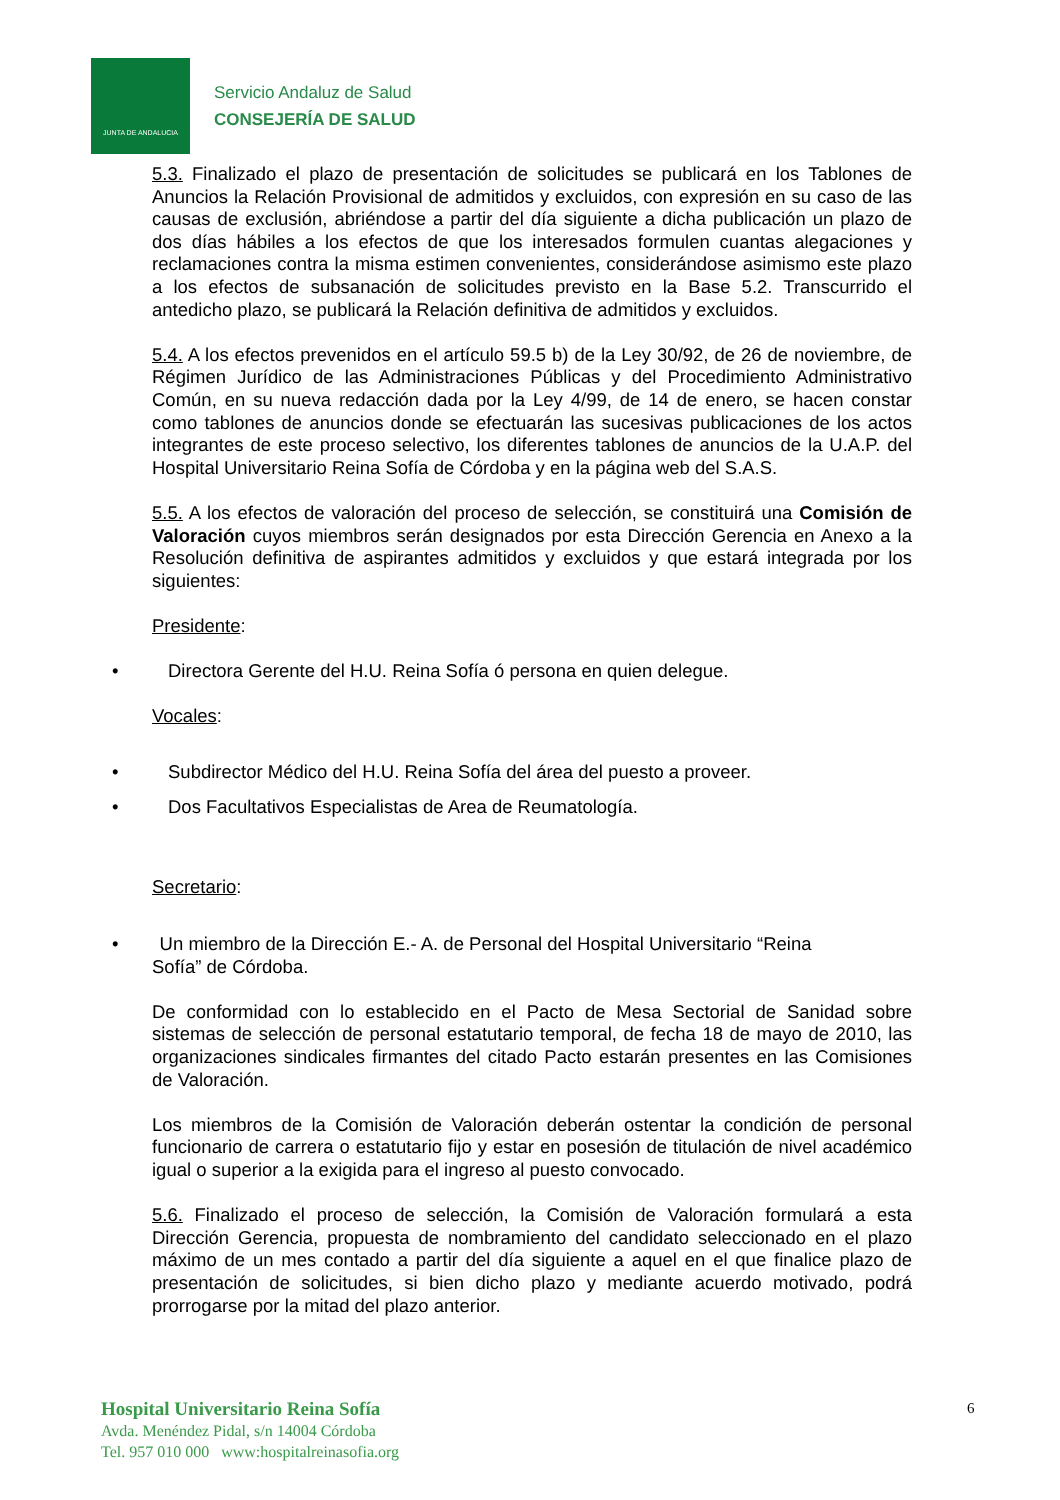JUNTA DE ANDALUCIA
Servicio Andaluz de Salud
CONSEJERÍA DE SALUD
5.3. Finalizado el plazo de presentación de solicitudes se publicará en los Tablones de Anuncios la Relación Provisional de admitidos y excluidos, con expresión en su caso de las causas de exclusión, abriéndose a partir del día siguiente a dicha publicación un plazo de dos días hábiles a los efectos de que los interesados formulen cuantas alegaciones y reclamaciones contra la misma estimen convenientes, considerándose asimismo este plazo a los efectos de subsanación de solicitudes previsto en la Base 5.2. Transcurrido el antedicho plazo, se publicará la Relación definitiva de admitidos y excluidos.
5.4. A los efectos prevenidos en el artículo 59.5 b) de la Ley 30/92, de 26 de noviembre, de Régimen Jurídico de las Administraciones Públicas y del Procedimiento Administrativo Común, en su nueva redacción dada por la Ley 4/99, de 14 de enero, se hacen constar como tablones de anuncios donde se efectuarán las sucesivas publicaciones de los actos integrantes de este proceso selectivo, los diferentes tablones de anuncios de la U.A.P. del Hospital Universitario Reina Sofía de Córdoba y en la página web del S.A.S.
5.5. A los efectos de valoración del proceso de selección, se constituirá una Comisión de Valoración cuyos miembros serán designados por esta Dirección Gerencia en Anexo a la Resolución definitiva de aspirantes admitidos y excluidos y que estará integrada por los siguientes:
Presidente:
• Directora Gerente del H.U. Reina Sofía ó persona en quien delegue.
Vocales:
• Subdirector Médico del H.U. Reina Sofía del área del puesto a proveer.
• Dos Facultativos Especialistas de Area de Reumatología.
Secretario:
• Un miembro de la Dirección E.- A. de Personal del Hospital Universitario “Reina
Sofía” de Córdoba.
De conformidad con lo establecido en el Pacto de Mesa Sectorial de Sanidad sobre sistemas de selección de personal estatutario temporal, de fecha 18 de mayo de 2010, las organizaciones sindicales firmantes del citado Pacto estarán presentes en las Comisiones de Valoración.
Los miembros de la Comisión de Valoración deberán ostentar la condición de personal funcionario de carrera o estatutario fijo y estar en posesión de titulación de nivel académico igual o superior a la exigida para el ingreso al puesto convocado.
5.6. Finalizado el proceso de selección, la Comisión de Valoración formulará a esta Dirección Gerencia, propuesta de nombramiento del candidato seleccionado en el plazo máximo de un mes contado a partir del día siguiente a aquel en el que finalice plazo de presentación de solicitudes, si bien dicho plazo y mediante acuerdo motivado, podrá prorrogarse por la mitad del plazo anterior.
Hospital Universitario Reina Sofía
Avda. Menéndez Pidal, s/n 14004 Córdoba
Tel. 957 010 000 www:hospitalreinasofia.org
6